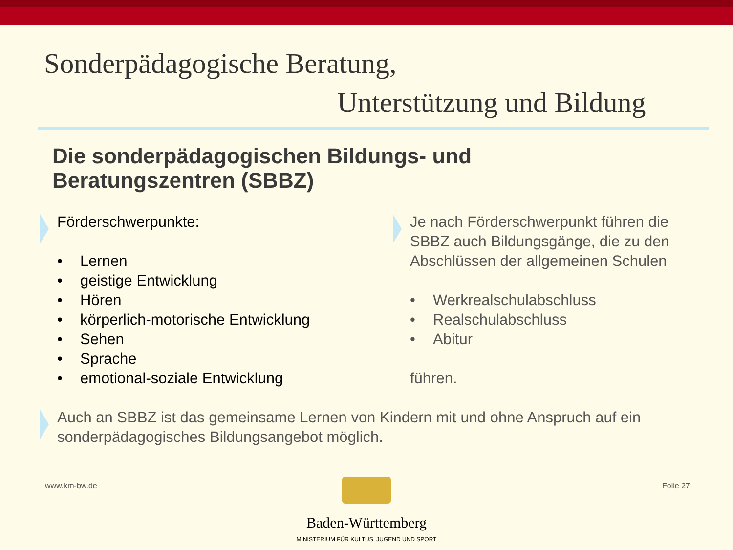Sonderpädagogische Beratung,
Unterstützung und Bildung
Die sonderpädagogischen Bildungs- und
Beratungszentren (SBBZ)
Förderschwerpunkte:
• Lernen
• geistige Entwicklung
• Hören
• körperlich-motorische Entwicklung
• Sehen
• Sprache
• emotional-soziale Entwicklung
Je nach Förderschwerpunkt führen die SBBZ auch Bildungsgänge, die zu den Abschlüssen der allgemeinen Schulen
• Werkrealschulabschluss
• Realschulabschluss
• Abitur
führen.
Auch an SBBZ ist das gemeinsame Lernen von Kindern mit und ohne Anspruch auf ein sonderpädagogisches Bildungsangebot möglich.
www.km-bw.de Folie 27
Baden-Württemberg
MINISTERIUM FÜR KULTUS, JUGEND UND SPORT